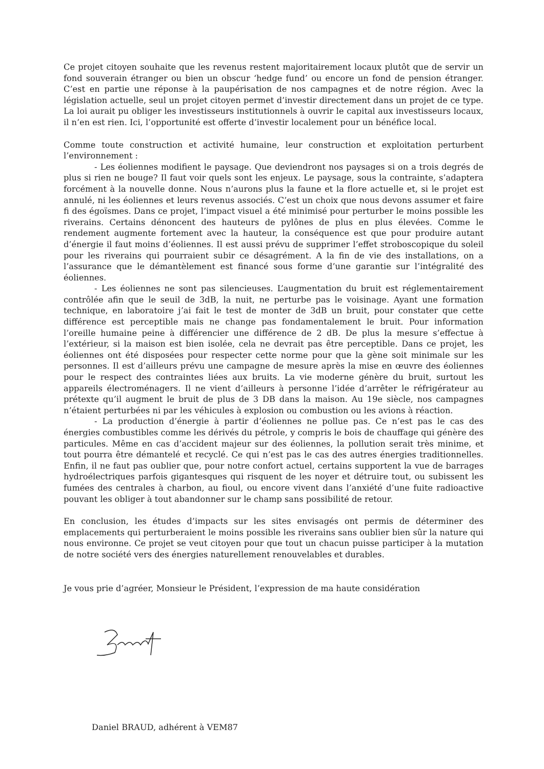Ce projet citoyen souhaite que les revenus restent majoritairement locaux plutôt que de servir un fond souverain étranger ou bien un obscur ‘hedge fund’ ou encore un fond de pension étranger. C’est en partie une réponse à la paupérisation de nos campagnes et de notre région. Avec la législation actuelle, seul un projet citoyen permet d’investir directement dans un projet de ce type. La loi aurait pu obliger les investisseurs institutionnels à ouvrir le capital aux investisseurs locaux, il n’en est rien. Ici, l’opportunité est offerte d’investir localement pour un bénéfice local.
Comme toute construction et activité humaine, leur construction et exploitation perturbent l’environnement :
- Les éoliennes modifient le paysage. Que deviendront nos paysages si on a trois degrés de plus si rien ne bouge? Il faut voir quels sont les enjeux. Le paysage, sous la contrainte, s’adaptera forcément à la nouvelle donne. Nous n’aurons plus la faune et la flore actuelle et, si le projet est annulé, ni les éoliennes et leurs revenus associés. C’est un choix que nous devons assumer et faire fi des égoïsmes. Dans ce projet, l’impact visuel a été minimisé pour perturber le moins possible les riverains. Certains dénoncent des hauteurs de pylônes de plus en plus élevées. Comme le rendement augmente fortement avec la hauteur, la conséquence est que pour produire autant d’énergie il faut moins d’éoliennes. Il est aussi prévu de supprimer l’effet stroboscopique du soleil pour les riverains qui pourraient subir ce désagrément. A la fin de vie des installations, on a l’assurance que le démantèlement est financé sous forme d’une garantie sur l’intégralité des éoliennes.
- Les éoliennes ne sont pas silencieuses. L’augmentation du bruit est réglementairement contrôlée afin que le seuil de 3dB, la nuit, ne perturbe pas le voisinage. Ayant une formation technique, en laboratoire j’ai fait le test de monter de 3dB un bruit, pour constater que cette différence est perceptible mais ne change pas fondamentalement le bruit. Pour information l’oreille humaine peine à différencier une différence de 2 dB. De plus la mesure s’effectue à l’extérieur, si la maison est bien isolée, cela ne devrait pas être perceptible. Dans ce projet, les éoliennes ont été disposées pour respecter cette norme pour que la gène soit minimale sur les personnes. Il est d’ailleurs prévu une campagne de mesure après la mise en œuvre des éoliennes pour le respect des contraintes liées aux bruits. La vie moderne génère du bruit, surtout les appareils électroménagers. Il ne vient d’ailleurs à personne l’idée d’arrêter le réfrigérateur au prétexte qu’il augment le bruit de plus de 3 DB dans la maison. Au 19e siècle, nos campagnes n’étaient perturbées ni par les véhicules à explosion ou combustion ou les avions à réaction.
- La production d’énergie à partir d’éoliennes ne pollue pas. Ce n’est pas le cas des énergies combustibles comme les dérivés du pétrole, y compris le bois de chauffage qui génère des particules. Même en cas d’accident majeur sur des éoliennes, la pollution serait très minime, et tout pourra être démantelé et recyclé. Ce qui n’est pas le cas des autres énergies traditionnelles. Enfin, il ne faut pas oublier que, pour notre confort actuel, certains supportent la vue de barrages hydroélectriques parfois gigantesques qui risquent de les noyer et détruire tout, ou subissent les fumées des centrales à charbon, au fioul, ou encore vivent dans l’anxiété d’une fuite radioactive pouvant les obliger à tout abandonner sur le champ sans possibilité de retour.
En conclusion, les études d’impacts sur les sites envisagés ont permis de déterminer des emplacements qui perturberaient le moins possible les riverains sans oublier bien sûr la nature qui nous environne. Ce projet se veut citoyen pour que tout un chacun puisse participer à la mutation de notre société vers des énergies naturellement renouvelables et durables.
Je vous prie d’agréer, Monsieur le Président, l’expression de ma haute considération
Daniel BRAUD, adhérent à VEM87